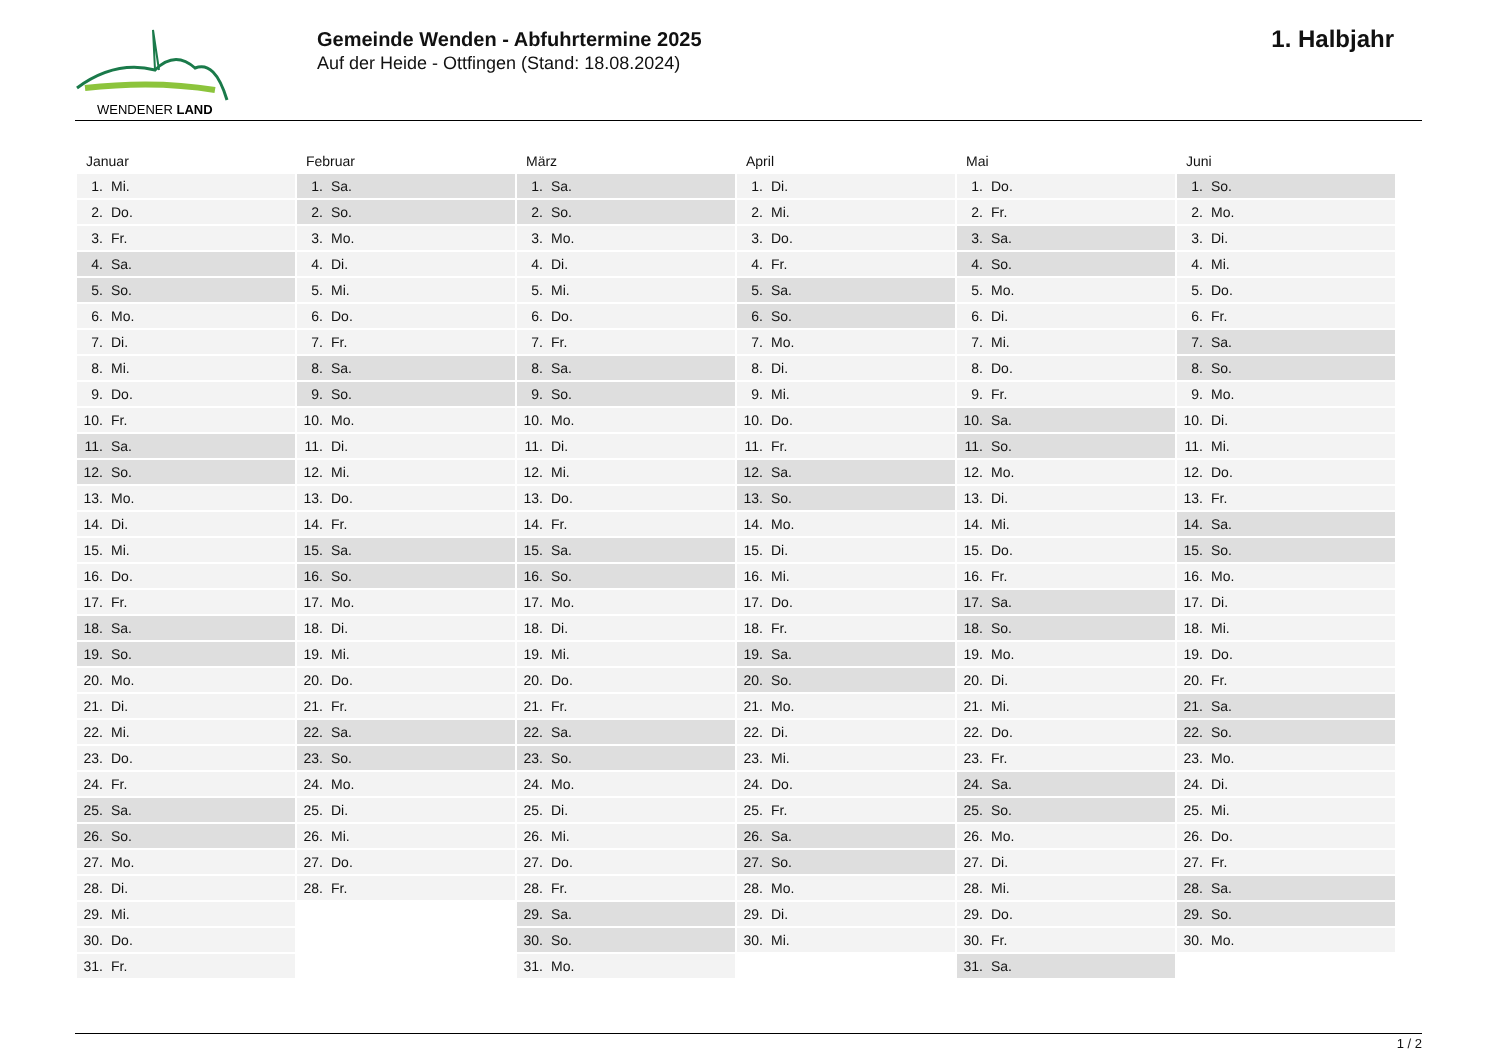WENDENER LAND
Gemeinde Wenden - Abfuhrtermine 2025
Auf der Heide - Ottfingen (Stand: 18.08.2024)
1. Halbjahr
| Januar | Februar | März | April | Mai | Juni |
| --- | --- | --- | --- | --- | --- |
| 1. Mi. | 1. Sa. | 1. Sa. | 1. Di. | 1. Do. | 1. So. |
| 2. Do. | 2. So. | 2. So. | 2. Mi. | 2. Fr. | 2. Mo. |
| 3. Fr. | 3. Mo. | 3. Mo. | 3. Do. | 3. Sa. | 3. Di. |
| 4. Sa. | 4. Di. | 4. Di. | 4. Fr. | 4. So. | 4. Mi. |
| 5. So. | 5. Mi. | 5. Mi. | 5. Sa. | 5. Mo. | 5. Do. |
| 6. Mo. | 6. Do. | 6. Do. | 6. So. | 6. Di. | 6. Fr. |
| 7. Di. | 7. Fr. | 7. Fr. | 7. Mo. | 7. Mi. | 7. Sa. |
| 8. Mi. | 8. Sa. | 8. Sa. | 8. Di. | 8. Do. | 8. So. |
| 9. Do. | 9. So. | 9. So. | 9. Mi. | 9. Fr. | 9. Mo. |
| 10. Fr. | 10. Mo. | 10. Mo. | 10. Do. | 10. Sa. | 10. Di. |
| 11. Sa. | 11. Di. | 11. Di. | 11. Fr. | 11. So. | 11. Mi. |
| 12. So. | 12. Mi. | 12. Mi. | 12. Sa. | 12. Mo. | 12. Do. |
| 13. Mo. | 13. Do. | 13. Do. | 13. So. | 13. Di. | 13. Fr. |
| 14. Di. | 14. Fr. | 14. Fr. | 14. Mo. | 14. Mi. | 14. Sa. |
| 15. Mi. | 15. Sa. | 15. Sa. | 15. Di. | 15. Do. | 15. So. |
| 16. Do. | 16. So. | 16. So. | 16. Mi. | 16. Fr. | 16. Mo. |
| 17. Fr. | 17. Mo. | 17. Mo. | 17. Do. | 17. Sa. | 17. Di. |
| 18. Sa. | 18. Di. | 18. Di. | 18. Fr. | 18. So. | 18. Mi. |
| 19. So. | 19. Mi. | 19. Mi. | 19. Sa. | 19. Mo. | 19. Do. |
| 20. Mo. | 20. Do. | 20. Do. | 20. So. | 20. Di. | 20. Fr. |
| 21. Di. | 21. Fr. | 21. Fr. | 21. Mo. | 21. Mi. | 21. Sa. |
| 22. Mi. | 22. Sa. | 22. Sa. | 22. Di. | 22. Do. | 22. So. |
| 23. Do. | 23. So. | 23. So. | 23. Mi. | 23. Fr. | 23. Mo. |
| 24. Fr. | 24. Mo. | 24. Mo. | 24. Do. | 24. Sa. | 24. Di. |
| 25. Sa. | 25. Di. | 25. Di. | 25. Fr. | 25. So. | 25. Mi. |
| 26. So. | 26. Mi. | 26. Mi. | 26. Sa. | 26. Mo. | 26. Do. |
| 27. Mo. | 27. Do. | 27. Do. | 27. So. | 27. Di. | 27. Fr. |
| 28. Di. | 28. Fr. | 28. Fr. | 28. Mo. | 28. Mi. | 28. Sa. |
| 29. Mi. | | 29. Sa. | 29. Di. | 29. Do. | 29. So. |
| 30. Do. | | 30. So. | 30. Mi. | 30. Fr. | 30. Mo. |
| 31. Fr. | | 31. Mo. | | 31. Sa. | |
1 / 2